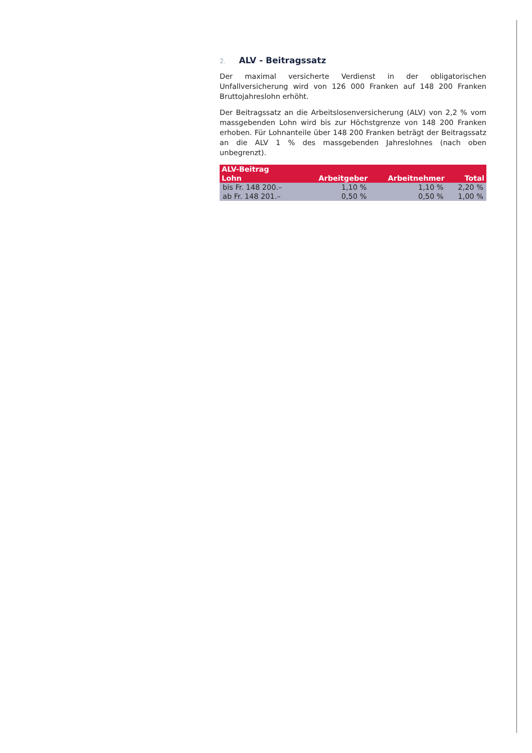2. ALV - Beitragssatz
Der maximal versicherte Verdienst in der obligatorischen Unfallversicherung wird von 126 000 Franken auf 148 200 Franken Bruttojahreslohn erhöht.
Der Beitragssatz an die Arbeitslosenversicherung (ALV) von 2,2 % vom massgebenden Lohn wird bis zur Höchstgrenze von 148 200 Franken erhoben. Für Lohnanteile über 148 200 Franken beträgt der Beitragssatz an die ALV 1 % des massgebenden Jahreslohnes (nach oben unbegrenzt).
| ALV-Beitrag | | | |
| --- | --- | --- | --- |
| Lohn | Arbeitgeber | Arbeitnehmer | Total |
| bis Fr. 148 200.– | 1,10 % | 1,10 % | 2,20 % |
| ab Fr. 148 201.– | 0,50 % | 0,50 % | 1,00 % |